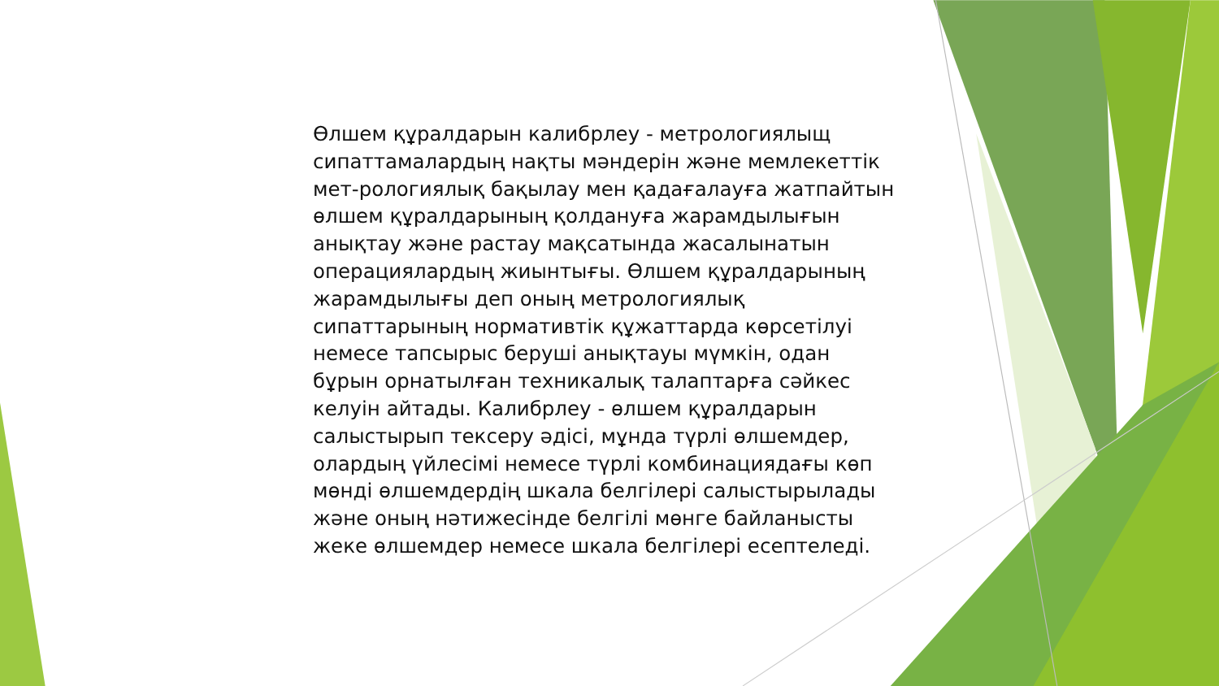Өлшем құралдарын калибрлеу - метрологиялыщ сипаттамалардың нақты мәндерін және мемлекеттік мет-рологиялық бақылау мен қадағалауға жатпайтын өлшем құралдарының қолдануға жарамдылығын анықтау және растау мақсатында жасалынатын операциялардың жиынтығы. Өлшем құралдарының жарамдылығы деп оның метрологиялық сипаттарының нормативтік құжаттарда көрсетілуі немесе тапсырыс беруші анықтауы мүмкін, одан бұрын орнатылған техникалық талаптарға сәйкес келуін айтады. Калибрлеу - өлшем құралдарын салыстырып тексеру әдісі, мұнда түрлі өлшемдер, олардың үйлесімі немесе түрлі комбинациядағы көп мөнді өлшемдердің шкала белгілері салыстырылады және оның нәтижесінде белгілі мөнге байланысты жеке өлшемдер немесе шкала белгілері есептеледі.